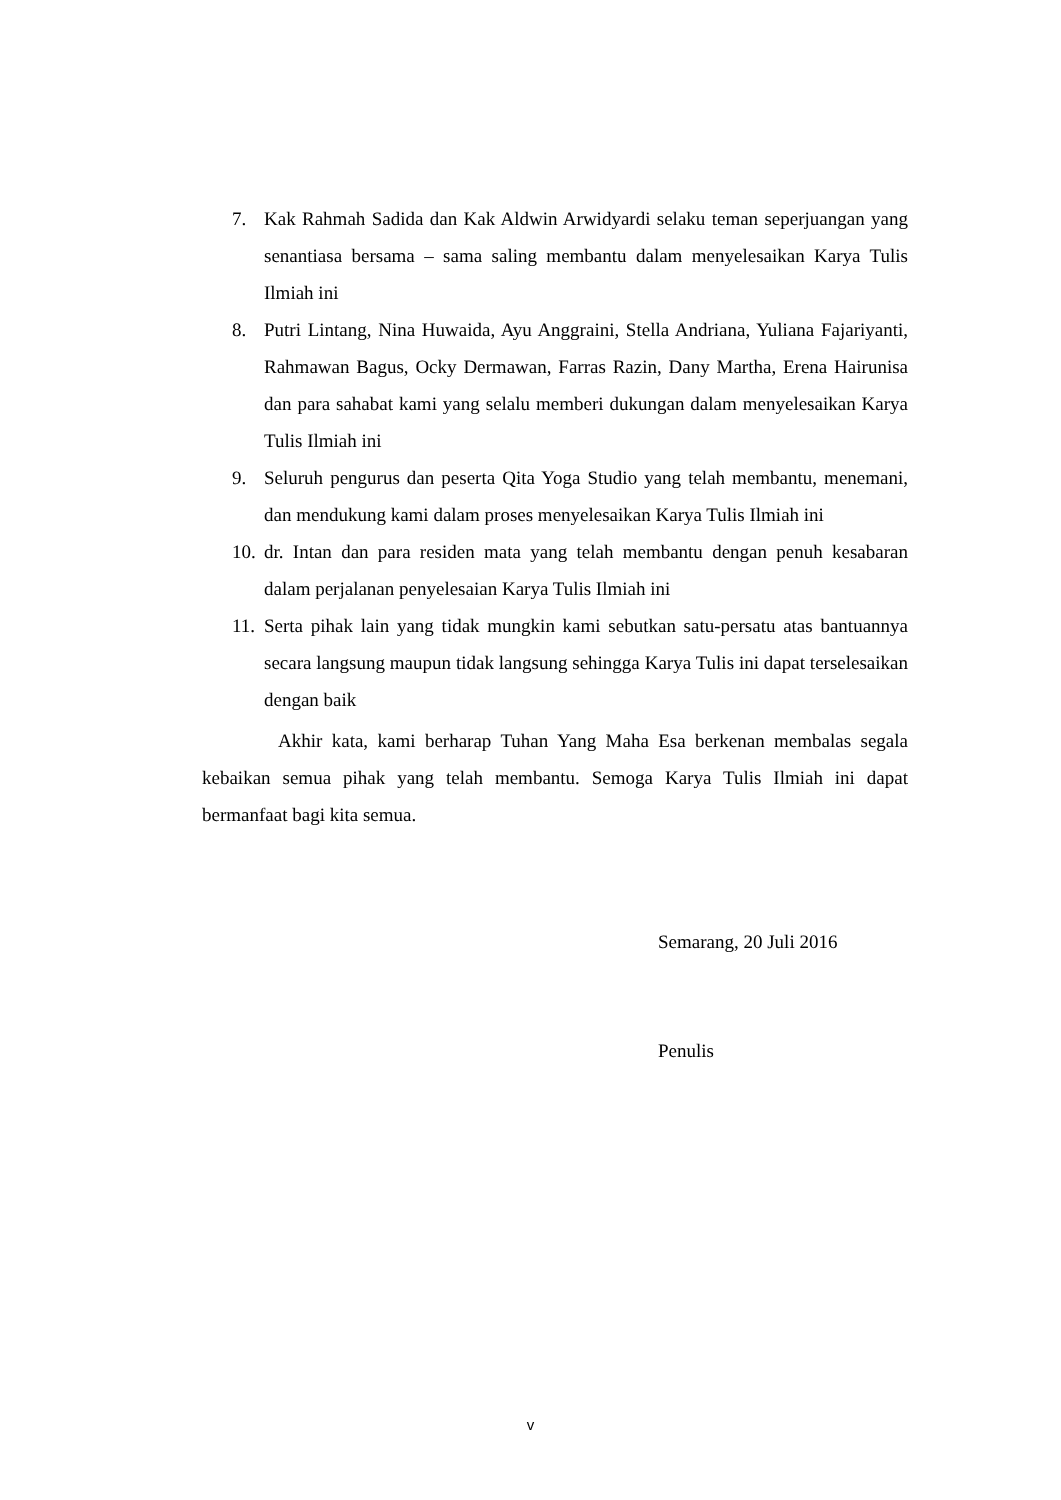7. Kak Rahmah Sadida dan Kak Aldwin Arwidyardi selaku teman seperjuangan yang senantiasa bersama – sama saling membantu dalam menyelesaikan Karya Tulis Ilmiah ini
8. Putri Lintang, Nina Huwaida, Ayu Anggraini, Stella Andriana, Yuliana Fajariyanti, Rahmawan Bagus, Ocky Dermawan, Farras Razin, Dany Martha, Erena Hairunisa dan para sahabat kami yang selalu memberi dukungan dalam menyelesaikan Karya Tulis Ilmiah ini
9. Seluruh pengurus dan peserta Qita Yoga Studio yang telah membantu, menemani, dan mendukung kami dalam proses menyelesaikan Karya Tulis Ilmiah ini
10. dr. Intan dan para residen mata yang telah membantu dengan penuh kesabaran dalam perjalanan penyelesaian Karya Tulis Ilmiah ini
11. Serta pihak lain yang tidak mungkin kami sebutkan satu-persatu atas bantuannya secara langsung maupun tidak langsung sehingga Karya Tulis ini dapat terselesaikan dengan baik
Akhir kata, kami berharap Tuhan Yang Maha Esa berkenan membalas segala kebaikan semua pihak yang telah membantu. Semoga Karya Tulis Ilmiah ini dapat bermanfaat bagi kita semua.
Semarang, 20 Juli 2016
Penulis
v